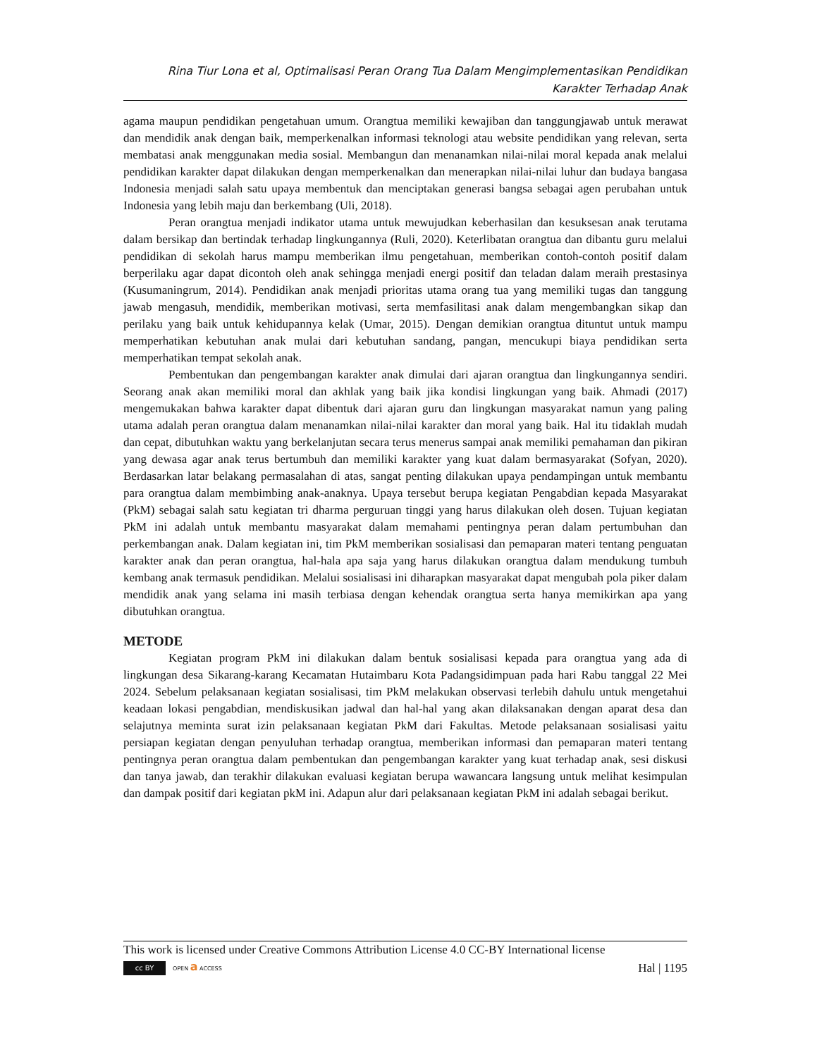Rina Tiur Lona et al, Optimalisasi Peran Orang Tua Dalam Mengimplementasikan Pendidikan Karakter Terhadap Anak
agama maupun pendidikan pengetahuan umum. Orangtua memiliki kewajiban dan tanggungjawab untuk merawat dan mendidik anak dengan baik, memperkenalkan informasi teknologi atau website pendidikan yang relevan, serta membatasi anak menggunakan media sosial. Membangun dan menanamkan nilai-nilai moral kepada anak melalui pendidikan karakter dapat dilakukan dengan memperkenalkan dan menerapkan nilai-nilai luhur dan budaya bangasa Indonesia menjadi salah satu upaya membentuk dan menciptakan generasi bangsa sebagai agen perubahan untuk Indonesia yang lebih maju dan berkembang (Uli, 2018).
Peran orangtua menjadi indikator utama untuk mewujudkan keberhasilan dan kesuksesan anak terutama dalam bersikap dan bertindak terhadap lingkungannya (Ruli, 2020). Keterlibatan orangtua dan dibantu guru melalui pendidikan di sekolah harus mampu memberikan ilmu pengetahuan, memberikan contoh-contoh positif dalam berperilaku agar dapat dicontoh oleh anak sehingga menjadi energi positif dan teladan dalam meraih prestasinya (Kusumaningrum, 2014). Pendidikan anak menjadi prioritas utama orang tua yang memiliki tugas dan tanggung jawab mengasuh, mendidik, memberikan motivasi, serta memfasilitasi anak dalam mengembangkan sikap dan perilaku yang baik untuk kehidupannya kelak (Umar, 2015). Dengan demikian orangtua dituntut untuk mampu memperhatikan kebutuhan anak mulai dari kebutuhan sandang, pangan, mencukupi biaya pendidikan serta memperhatikan tempat sekolah anak.
Pembentukan dan pengembangan karakter anak dimulai dari ajaran orangtua dan lingkungannya sendiri. Seorang anak akan memiliki moral dan akhlak yang baik jika kondisi lingkungan yang baik. Ahmadi (2017) mengemukakan bahwa karakter dapat dibentuk dari ajaran guru dan lingkungan masyarakat namun yang paling utama adalah peran orangtua dalam menanamkan nilai-nilai karakter dan moral yang baik. Hal itu tidaklah mudah dan cepat, dibutuhkan waktu yang berkelanjutan secara terus menerus sampai anak memiliki pemahaman dan pikiran yang dewasa agar anak terus bertumbuh dan memiliki karakter yang kuat dalam bermasyarakat (Sofyan, 2020). Berdasarkan latar belakang permasalahan di atas, sangat penting dilakukan upaya pendampingan untuk membantu para orangtua dalam membimbing anak-anaknya. Upaya tersebut berupa kegiatan Pengabdian kepada Masyarakat (PkM) sebagai salah satu kegiatan tri dharma perguruan tinggi yang harus dilakukan oleh dosen. Tujuan kegiatan PkM ini adalah untuk membantu masyarakat dalam memahami pentingnya peran dalam pertumbuhan dan perkembangan anak. Dalam kegiatan ini, tim PkM memberikan sosialisasi dan pemaparan materi tentang penguatan karakter anak dan peran orangtua, hal-hala apa saja yang harus dilakukan orangtua dalam mendukung tumbuh kembang anak termasuk pendidikan. Melalui sosialisasi ini diharapkan masyarakat dapat mengubah pola piker dalam mendidik anak yang selama ini masih terbiasa dengan kehendak orangtua serta hanya memikirkan apa yang dibutuhkan orangtua.
METODE
Kegiatan program PkM ini dilakukan dalam bentuk sosialisasi kepada para orangtua yang ada di lingkungan desa Sikarang-karang Kecamatan Hutaimbaru Kota Padangsidimpuan pada hari Rabu tanggal 22 Mei 2024. Sebelum pelaksanaan kegiatan sosialisasi, tim PkM melakukan observasi terlebih dahulu untuk mengetahui keadaan lokasi pengabdian, mendiskusikan jadwal dan hal-hal yang akan dilaksanakan dengan aparat desa dan selajutnya meminta surat izin pelaksanaan kegiatan PkM dari Fakultas. Metode pelaksanaan sosialisasi yaitu persiapan kegiatan dengan penyuluhan terhadap orangtua, memberikan informasi dan pemaparan materi tentang pentingnya peran orangtua dalam pembentukan dan pengembangan karakter yang kuat terhadap anak, sesi diskusi dan tanya jawab, dan terakhir dilakukan evaluasi kegiatan berupa wawancara langsung untuk melihat kesimpulan dan dampak positif dari kegiatan pkM ini. Adapun alur dari pelaksanaan kegiatan PkM ini adalah sebagai berikut.
This work is licensed under Creative Commons Attribution License 4.0 CC-BY International license
cc BY OPEN a ACCESS
Hal | 1195